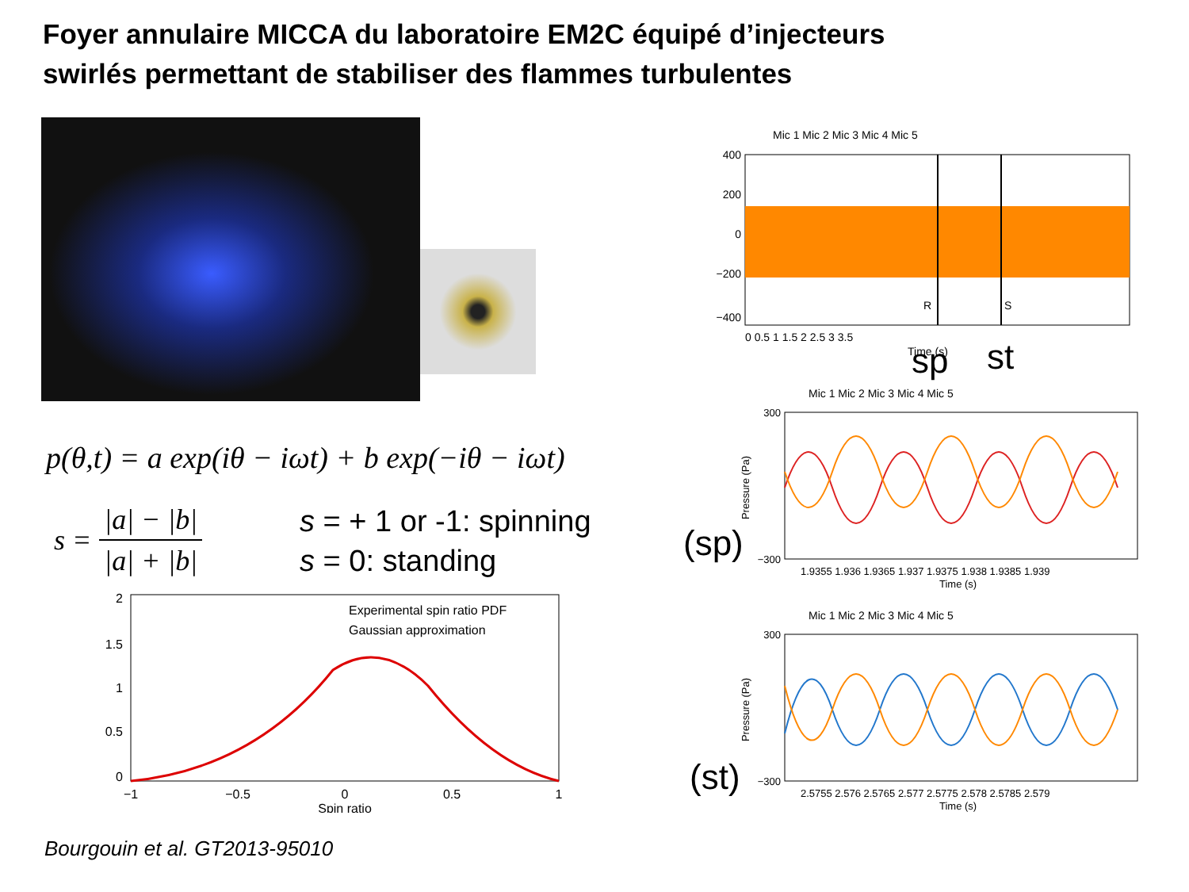Foyer annulaire MICCA du laboratoire EM2C équipé d’injecteurs
swirlés permettant de stabiliser des flammes turbulentes
p(θ,t) = a exp(iθ − iωt) + b exp(−iθ − iωt)
s = |a| − |b| |a| + |b|
s = + 1 or -1: spinning
s = 0: standing
2
1.5
1
0.5
0
−1
−0.5
0
0.5
1
Spin ratio
Experimental spin ratio PDF
Gaussian approximation
Mic 1 Mic 2 Mic 3 Mic 4 Mic 5
R
S
400
200
0
−200
−400
0 0.5 1 1.5 2 2.5 3 3.5
Time (s)
sp st
Mic 1 Mic 2 Mic 3 Mic 4 Mic 5
300
−300
1.9355 1.936 1.9365 1.937 1.9375 1.938 1.9385 1.939
Time (s)
Pressure (Pa)
(sp)
Mic 1 Mic 2 Mic 3 Mic 4 Mic 5
300
−300
2.5755 2.576 2.5765 2.577 2.5775 2.578 2.5785 2.579
Time (s)
Pressure (Pa)
(st)
Bourgouin et al. GT2013-95010